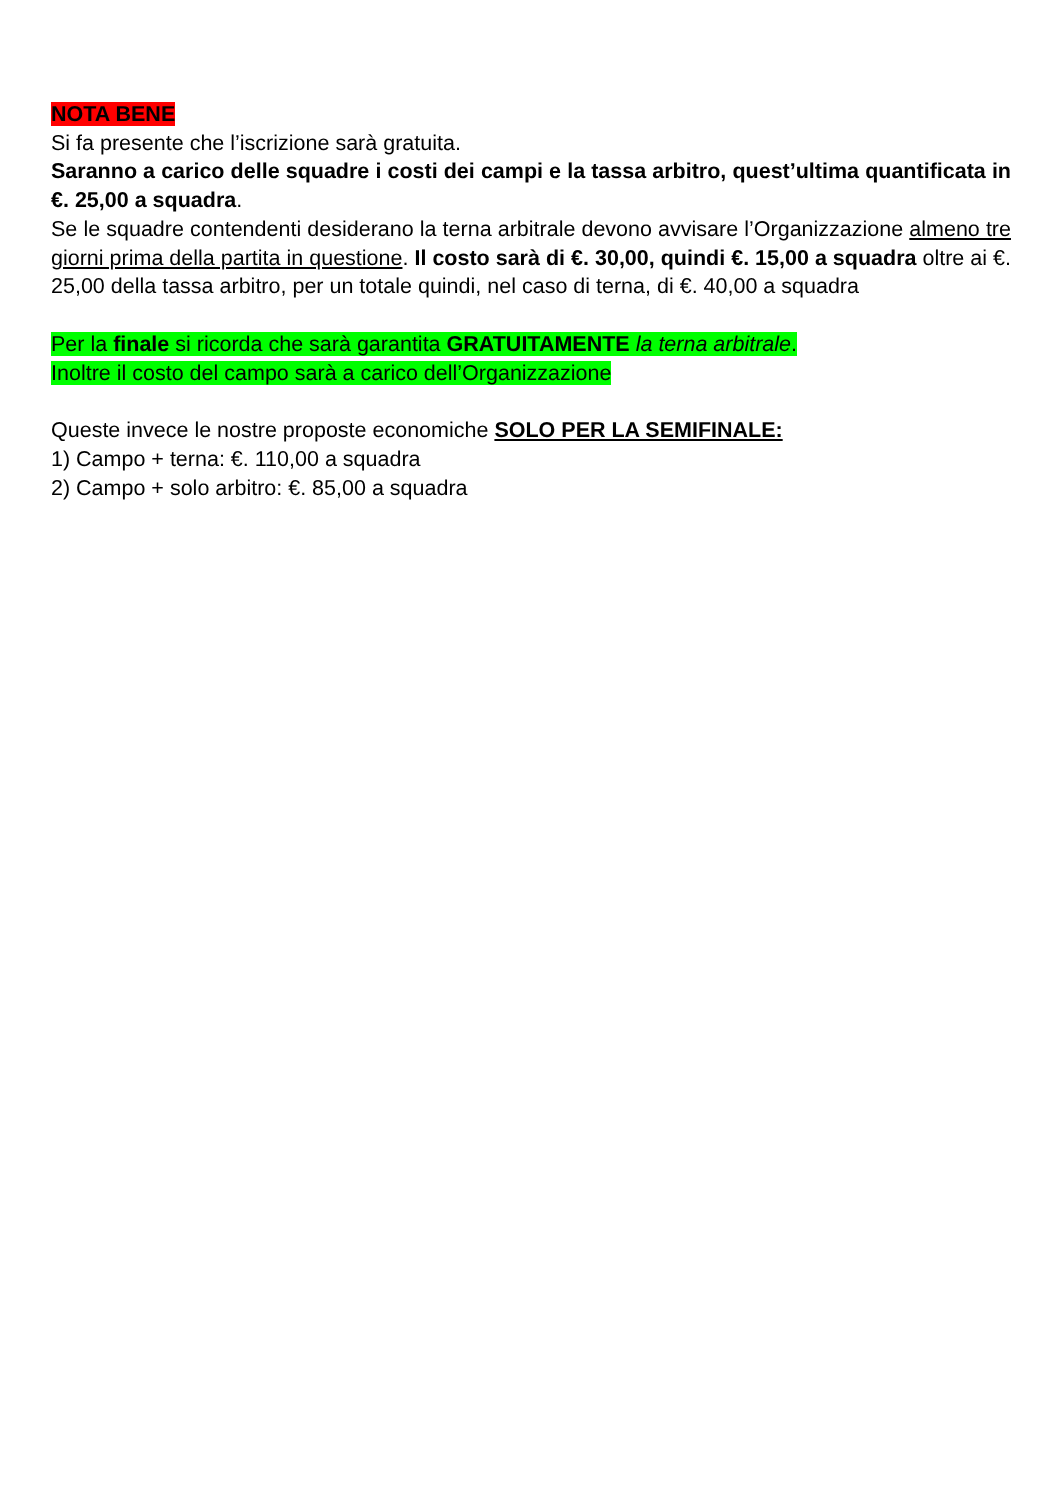NOTA BENE
Si fa presente che l’iscrizione sarà gratuita.
Saranno a carico delle squadre i costi dei campi e la tassa arbitro, quest’ultima quantificata in €. 25,00 a squadra.
Se le squadre contendenti desiderano la terna arbitrale devono avvisare l’Organizzazione almeno tre giorni prima della partita in questione. Il costo sarà di €. 30,00, quindi €. 15,00 a squadra oltre ai €. 25,00 della tassa arbitro, per un totale quindi, nel caso di terna, di €. 40,00 a squadra
Per la finale si ricorda che sarà garantita GRATUITAMENTE la terna arbitrale.
Inoltre il costo del campo sarà a carico dell’Organizzazione
Queste invece le nostre proposte economiche SOLO PER LA SEMIFINALE:
1) Campo + terna: €. 110,00 a squadra
2) Campo + solo arbitro: €. 85,00 a squadra